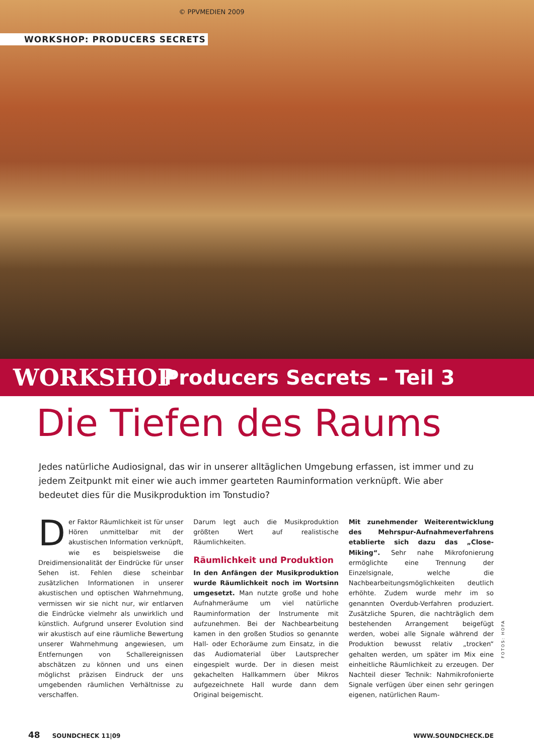© PPVMEDIEN 2009
WORKSHOP: PRODUCERS SECRETS
WORKSHOP Producers Secrets – Teil 3
Die Tiefen des Raums
Jedes natürliche Audiosignal, das wir in unserer alltäglichen Umgebung erfassen, ist immer und zu jedem Zeitpunkt mit einer wie auch immer gearteten Rauminformation verknüpft. Wie aber bedeutet dies für die Musikproduktion im Tonstudio?
Der Faktor Räumlichkeit ist für unser Hören unmittelbar mit der akustischen Information verknüpft, wie es beispielsweise die Dreidimensionalität der Eindrücke für unser Sehen ist. Fehlen diese scheinbar zusätzlichen Informationen in unserer akustischen und optischen Wahrnehmung, vermissen wir sie nicht nur, wir entlarven die Eindrücke vielmehr als unwirklich und künstlich. Aufgrund unserer Evolution sind wir akustisch auf eine räumliche Bewertung unserer Wahrnehmung angewiesen, um Entfernungen von Schallereignissen abschätzen zu können und uns einen möglichst präzisen Eindruck der uns umgebenden räumlichen Verhältnisse zu verschaffen.
Darum legt auch die Musikproduktion größten Wert auf realistische Räumlichkeiten.
Räumlichkeit und Produktion
In den Anfängen der Musikproduktion wurde Räumlichkeit noch im Wortsinn umgesetzt. Man nutzte große und hohe Aufnahmeräume um viel natürliche Rauminformation der Instrumente mit aufzunehmen. Bei der Nachbearbeitung kamen in den großen Studios so genannte Hall- oder Echoräume zum Einsatz, in die das Audiomaterial über Lautsprecher eingespielt wurde. Der in diesen meist gekachelten Hallkammern über Mikros aufgezeichnete Hall wurde dann dem Original beigemischt.
Mit zunehmender Weiterentwicklung des Mehrspur-Aufnahmeverfahrens etablierte sich dazu das „Close-Miking“. Sehr nahe Mikrofonierung ermöglichte eine Trennung der Einzelsignale, welche die Nachbearbeitungsmöglichkeiten deutlich erhöhte. Zudem wurde mehr im so genannten Overdub-Verfahren produziert. Zusätzliche Spuren, die nachträglich dem bestehenden Arrangement beigefügt werden, wobei alle Signale während der Produktion bewusst relativ „trocken“ gehalten werden, um später im Mix eine einheitliche Räumlichkeit zu erzeugen. Der Nachteil dieser Technik: Nahmikrofonierte Signale verfügen über einen sehr geringen eigenen, natürlichen Raum-
FOTOS: HOFA
48 SOUNDCHECK 11|09 WWW.SOUNDCHECK.DE